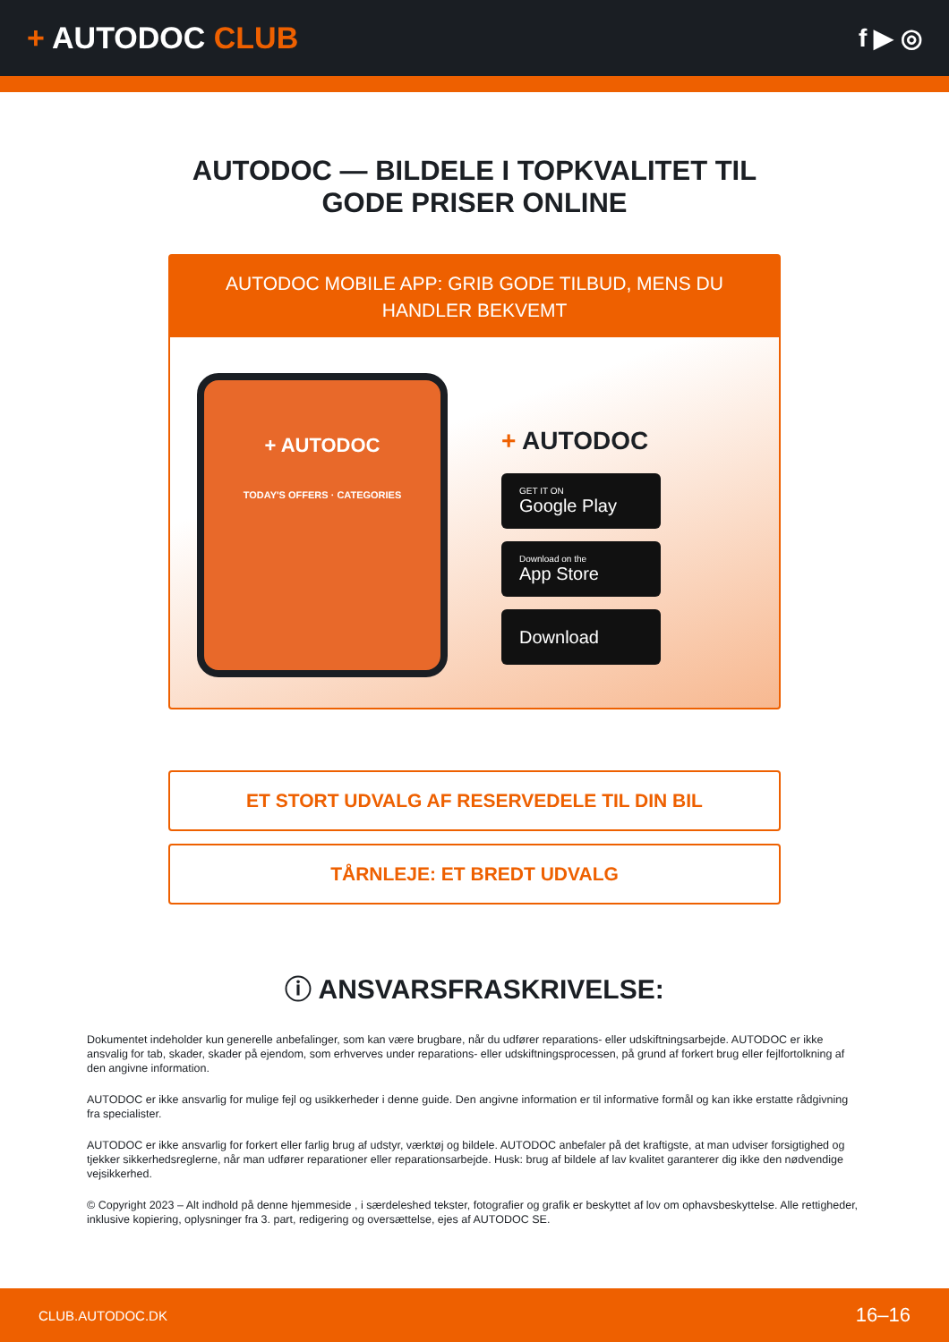+ AUTODOC CLUB
f ▶ ◎
AUTODOC — BILDELE I TOPKVALITET TIL GODE PRISER ONLINE
AUTODOC MOBILE APP: GRIB GODE TILBUD, MENS DU HANDLER BEKVEMT
+ AUTODOC
TODAY'S OFFERS · CATEGORIES
+ AUTODOC
GET IT ON
Google Play
Download on the
App Store
Download
ET STORT UDVALG AF RESERVEDELE TIL DIN BIL
TÅRNLEJE: ET BREDT UDVALG
ⓘ ANSVARSFRASKRIVELSE:
Dokumentet indeholder kun generelle anbefalinger, som kan være brugbare, når du udfører reparations- eller udskiftningsarbejde. AUTODOC er ikke ansvalig for tab, skader, skader på ejendom, som erhverves under reparations- eller udskiftningsprocessen, på grund af forkert brug eller fejlfortolkning af den angivne information.
AUTODOC er ikke ansvarlig for mulige fejl og usikkerheder i denne guide. Den angivne information er til informative formål og kan ikke erstatte rådgivning fra specialister.
AUTODOC er ikke ansvarlig for forkert eller farlig brug af udstyr, værktøj og bildele. AUTODOC anbefaler på det kraftigste, at man udviser forsigtighed og tjekker sikkerhedsreglerne, når man udfører reparationer eller reparationsarbejde. Husk: brug af bildele af lav kvalitet garanterer dig ikke den nødvendige vejsikkerhed.
© Copyright 2023 – Alt indhold på denne hjemmeside , i særdeleshed tekster, fotografier og grafik er beskyttet af lov om ophavsbeskyttelse. Alle rettigheder, inklusive kopiering, oplysninger fra 3. part, redigering og oversættelse, ejes af AUTODOC SE.
CLUB.AUTODOC.DK 16–16